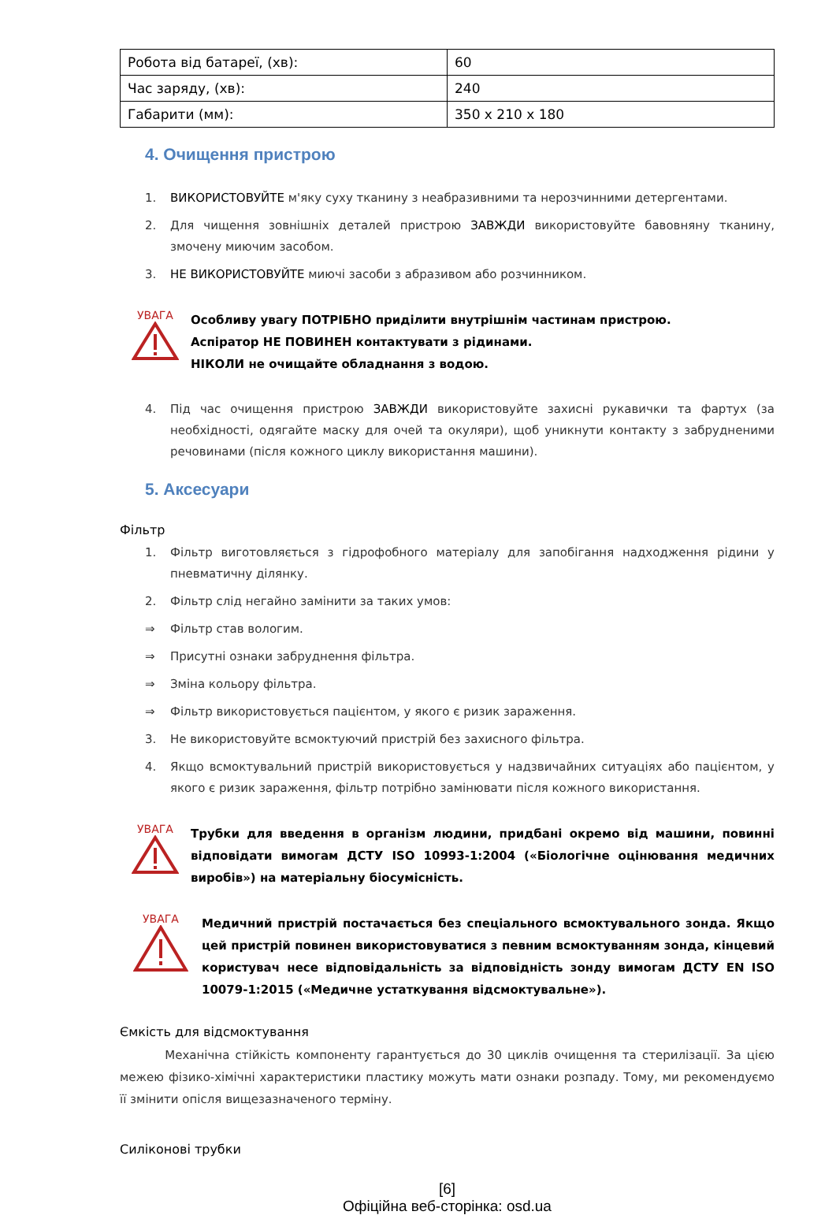| Робота від батареї, (хв): | 60 |
| Час заряду, (хв): | 240 |
| Габарити (мм): | 350 x 210 x 180 |
4. Очищення пристрою
1. ВИКОРИСТОВУЙТЕ м'яку суху тканину з неабразивними та нерозчинними детергентами.
2. Для чищення зовнішніх деталей пристрою ЗАВЖДИ використовуйте бавовняну тканину, змочену миючим засобом.
3. НЕ ВИКОРИСТОВУЙТЕ миючі засоби з абразивом або розчинником.
УВАГА
Особливу увагу ПОТРІБНО приділити внутрішнім частинам пристрою.
Аспіратор НЕ ПОВИНЕН контактувати з рідинами.
НІКОЛИ не очищайте обладнання з водою.
4. Під час очищення пристрою ЗАВЖДИ використовуйте захисні рукавички та фартух (за необхідності, одягайте маску для очей та окуляри), щоб уникнути контакту з забрудненими речовинами (після кожного циклу використання машини).
5. Аксесуари
Фільтр
1. Фільтр виготовляється з гідрофобного матеріалу для запобігання надходження рідини у пневматичну ділянку.
2. Фільтр слід негайно замінити за таких умов:
⇒ Фільтр став вологим.
⇒ Присутні ознаки забруднення фільтра.
⇒ Зміна кольору фільтра.
⇒ Фільтр використовується пацієнтом, у якого є ризик зараження.
3. Не використовуйте всмоктуючий пристрій без захисного фільтра.
4. Якщо всмоктувальний пристрій використовується у надзвичайних ситуаціях або пацієнтом, у якого є ризик зараження, фільтр потрібно замінювати після кожного використання.
УВАГА
Трубки для введення в організм людини, придбані окремо від машини, повинні відповідати вимогам ДСТУ ISO 10993-1:2004 («Біологічне оцінювання медичних виробів») на матеріальну біосумісність.
УВАГА
Медичний пристрій постачається без спеціального всмоктувального зонда. Якщо цей пристрій повинен використовуватися з певним всмоктуванням зонда, кінцевий користувач несе відповідальність за відповідність зонду вимогам ДСТУ EN ISO 10079-1:2015 («Медичне устаткування відсмоктувальне»).
Ємкість для відсмоктування
Механічна стійкість компоненту гарантується до 30 циклів очищення та стерилізації. За цією межею фізико-хімічні характеристики пластику можуть мати ознаки розпаду. Тому, ми рекомендуємо її змінити опісля вищезазначеного терміну.
Силіконові трубки
[6]
Офіційна веб-сторінка: osd.ua